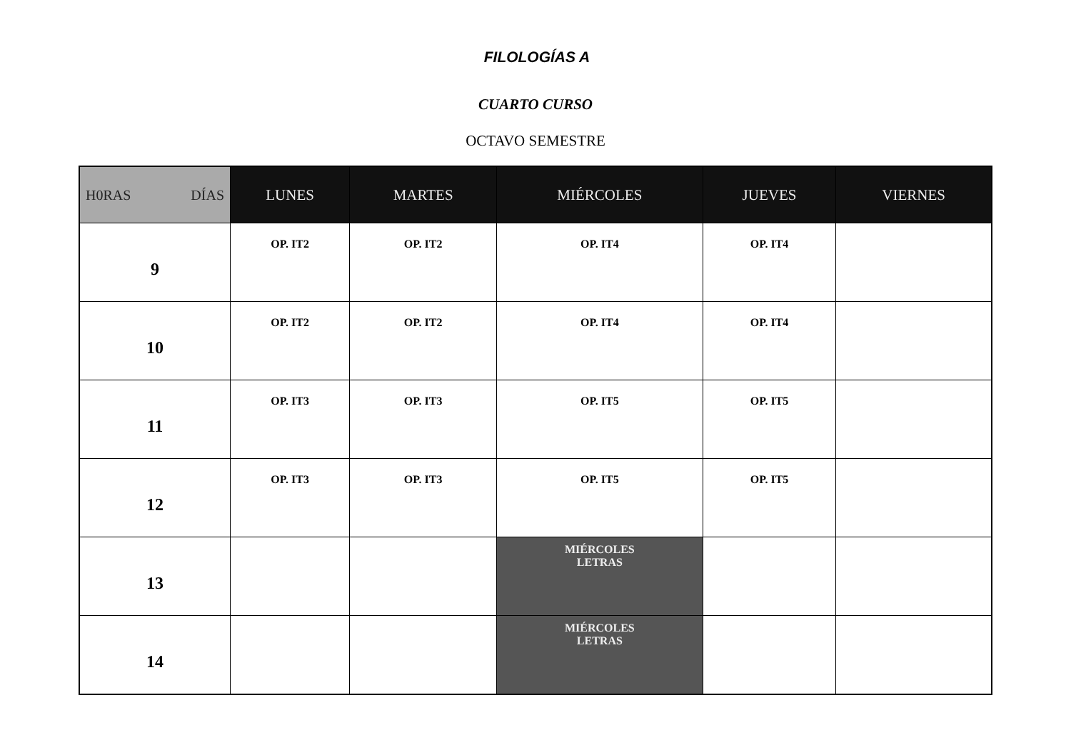FILOLOGÍAS A
CUARTO CURSO
OCTAVO SEMESTRE
| H0RAS DÍAS | LUNES | MARTES | MIÉRCOLES | JUEVES | VIERNES |
| --- | --- | --- | --- | --- | --- |
| 9 | OP. IT2 | OP. IT2 | OP. IT4 | OP. IT4 | |
| 10 | OP. IT2 | OP. IT2 | OP. IT4 | OP. IT4 | |
| 11 | OP. IT3 | OP. IT3 | OP. IT5 | OP. IT5 | |
| 12 | OP. IT3 | OP. IT3 | OP. IT5 | OP. IT5 | |
| 13 | | | MIÉRCOLES LETRAS | | |
| 14 | | | MIÉRCOLES LETRAS | | |